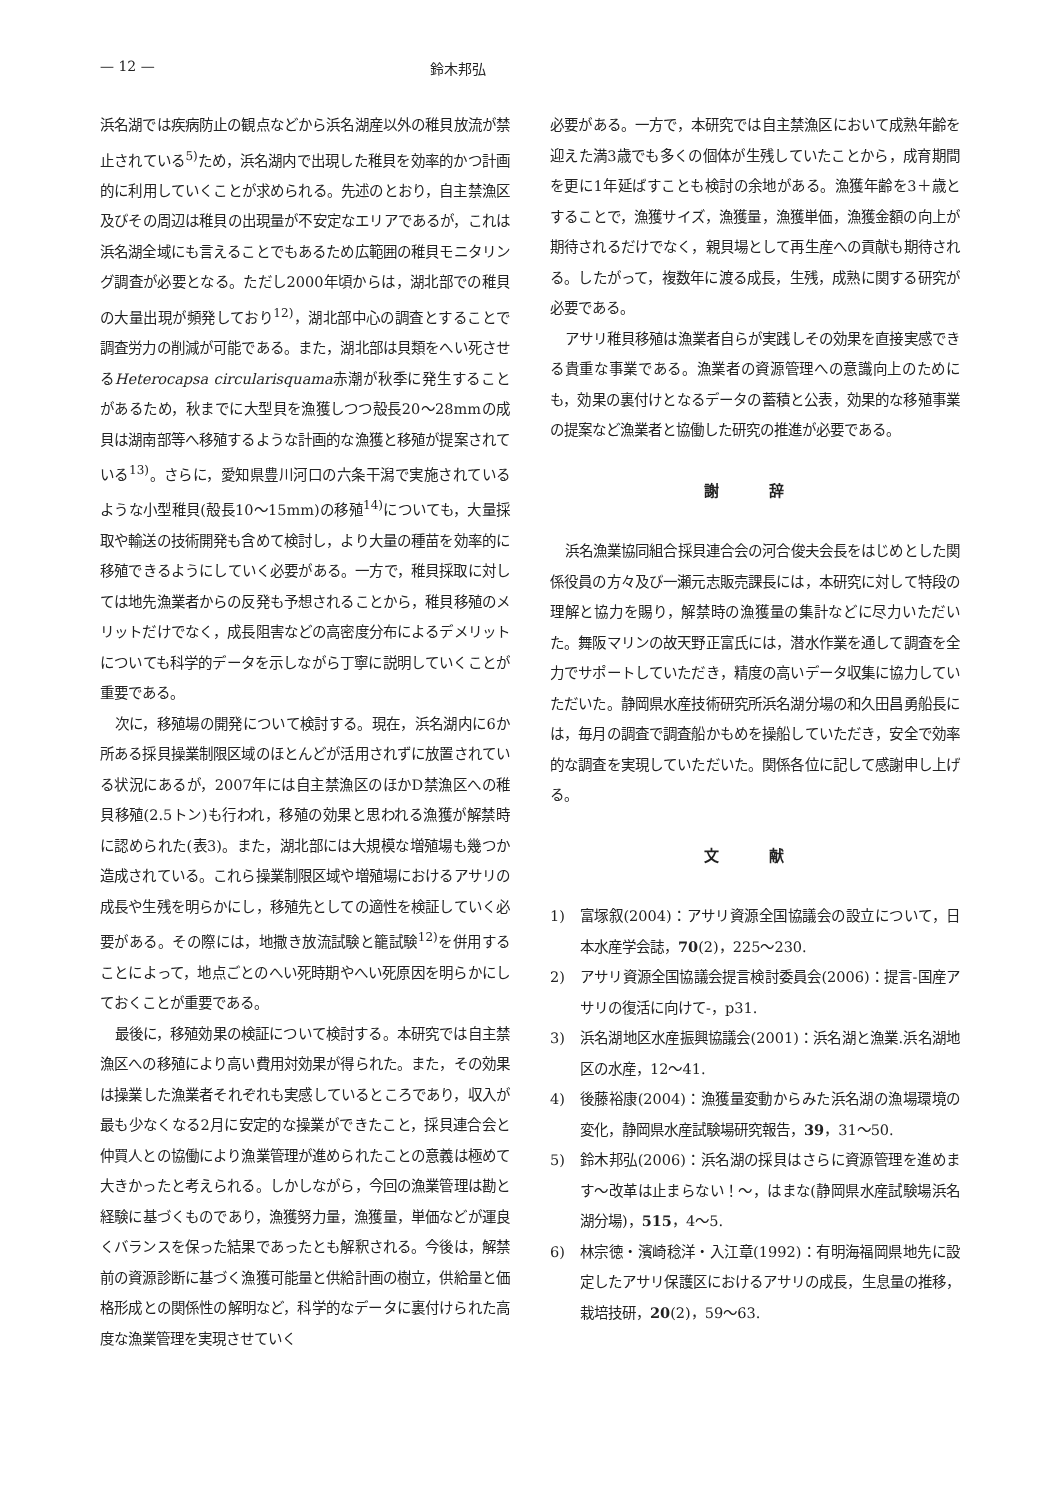— 12 — 鈴木邦弘
浜名湖では疾病防止の観点などから浜名湖産以外の稚貝放流が禁止されている<sup>5)</sup>ため，浜名湖内で出現した稚貝を効率的かつ計画的に利用していくことが求められる。先述のとおり，自主禁漁区及びその周辺は稚貝の出現量が不安定なエリアであるが，これは浜名湖全域にも言えることでもあるため広範囲の稚貝モニタリング調査が必要となる。ただし2000年頃からは，湖北部での稚貝の大量出現が頻発しており<sup>12)</sup>，湖北部中心の調査とすることで調査労力の削減が可能である。また，湖北部は貝類をへい死させるHeterocapsa circularisquama赤潮が秋季に発生することがあるため，秋までに大型貝を漁獲しつつ殻長20〜28mmの成貝は湖南部等へ移殖するような計画的な漁獲と移殖が提案されている<sup>13)</sup>。さらに，愛知県豊川河口の六条干潟で実施されているような小型稚貝(殻長10〜15mm)の移殖<sup>14)</sup>についても，大量採取や輸送の技術開発も含めて検討し，より大量の種苗を効率的に移殖できるようにしていく必要がある。一方で，稚貝採取に対しては地先漁業者からの反発も予想されることから，稚貝移殖のメリットだけでなく，成長阻害などの高密度分布によるデメリットについても科学的データを示しながら丁寧に説明していくことが重要である。
次に，移殖場の開発について検討する。現在，浜名湖内に6か所ある採貝操業制限区域のほとんどが活用されずに放置されている状況にあるが，2007年には自主禁漁区のほかD禁漁区への稚貝移殖(2.5トン)も行われ，移殖の効果と思われる漁獲が解禁時に認められた(表3)。また，湖北部には大規模な増殖場も幾つか造成されている。これら操業制限区域や増殖場におけるアサリの成長や生残を明らかにし，移殖先としての適性を検証していく必要がある。その際には，地撒き放流試験と籠試験<sup>12)</sup>を併用することによって，地点ごとのへい死時期やへい死原因を明らかにしておくことが重要である。
最後に，移殖効果の検証について検討する。本研究では自主禁漁区への移殖により高い費用対効果が得られた。また，その効果は操業した漁業者それぞれも実感しているところであり，収入が最も少なくなる2月に安定的な操業ができたこと，採貝連合会と仲買人との協働により漁業管理が進められたことの意義は極めて大きかったと考えられる。しかしながら，今回の漁業管理は勘と経験に基づくものであり，漁獲努力量，漁獲量，単価などが運良くバランスを保った結果であったとも解釈される。今後は，解禁前の資源診断に基づく漁獲可能量と供給計画の樹立，供給量と価格形成との関係性の解明など，科学的なデータに裏付けられた高度な漁業管理を実現させていく
必要がある。一方で，本研究では自主禁漁区において成熟年齢を迎えた満3歳でも多くの個体が生残していたことから，成育期間を更に1年延ばすことも検討の余地がある。漁獲年齢を3＋歳とすることで，漁獲サイズ，漁獲量，漁獲単価，漁獲金額の向上が期待されるだけでなく，親貝場として再生産への貢献も期待される。したがって，複数年に渡る成長，生残，成熟に関する研究が必要である。
アサリ稚貝移殖は漁業者自らが実践しその効果を直接実感できる貴重な事業である。漁業者の資源管理への意識向上のためにも，効果の裏付けとなるデータの蓄積と公表，効果的な移殖事業の提案など漁業者と協働した研究の推進が必要である。
謝 辞
浜名漁業協同組合採貝連合会の河合俊夫会長をはじめとした関係役員の方々及び一瀬元志販売課長には，本研究に対して特段の理解と協力を賜り，解禁時の漁獲量の集計などに尽力いただいた。舞阪マリンの故天野正富氏には，潜水作業を通して調査を全力でサポートしていただき，精度の高いデータ収集に協力していただいた。静岡県水産技術研究所浜名湖分場の和久田昌勇船長には，毎月の調査で調査船かもめを操船していただき，安全で効率的な調査を実現していただいた。関係各位に記して感謝申し上げる。
文 献
1) 富塚叙(2004)：アサリ資源全国協議会の設立について，日本水産学会誌，70(2)，225〜230.
2) アサリ資源全国協議会提言検討委員会(2006)：提言-国産アサリの復活に向けて-，p31.
3) 浜名湖地区水産振興協議会(2001)：浜名湖と漁業.浜名湖地区の水産，12〜41.
4) 後藤裕康(2004)：漁獲量変動からみた浜名湖の漁場環境の変化，静岡県水産試験場研究報告，39，31〜50.
5) 鈴木邦弘(2006)：浜名湖の採貝はさらに資源管理を進めます〜改革は止まらない！〜，はまな(静岡県水産試験場浜名湖分場)，515，4〜5.
6) 林宗徳・濱崎稔洋・入江章(1992)：有明海福岡県地先に設定したアサリ保護区におけるアサリの成長，生息量の推移，栽培技研，20(2)，59〜63.